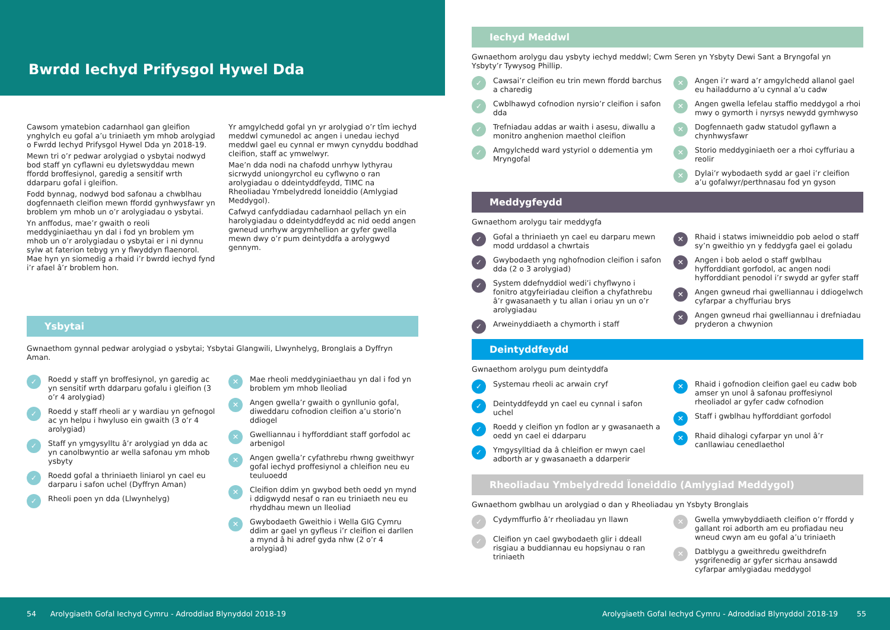Bwrdd Iechyd Prifysgol Hywel Dda
Cawsom ymatebion cadarnhaol gan gleifion ynghylch eu gofal a’u triniaeth ym mhob arolygiad o Fwrdd Iechyd Prifysgol Hywel Dda yn 2018-19.
Mewn tri o’r pedwar arolygiad o ysbytai nodwyd bod staff yn cyflawni eu dyletswyddau mewn ffordd broffesiynol, garedig a sensitif wrth ddarparu gofal i gleifion.
Fodd bynnag, nodwyd bod safonau a chwblhau dogfennaeth cleifion mewn ffordd gynhwysfawr yn broblem ym mhob un o’r arolygiadau o ysbytai.
Yn anffodus, mae’r gwaith o reoli meddyginiaethau yn dal i fod yn broblem ym mhob un o’r arolygiadau o ysbytai er i ni dynnu sylw at faterion tebyg yn y flwyddyn flaenorol. Mae hyn yn siomedig a rhaid i’r bwrdd iechyd fynd i’r afael â’r broblem hon.
Yr amgylchedd gofal yn yr arolygiad o’r tîm iechyd meddwl cymunedol ac angen i unedau iechyd meddwl gael eu cynnal er mwyn cynyddu boddhad cleifion, staff ac ymwelwyr.
Mae’n dda nodi na chafodd unrhyw lythyrau sicrwydd uniongyrchol eu cyflwyno o ran arolygiadau o ddeintyddfeydd, TIMC na Rheoliadau Ymbelydredd Ïoneiddio (Amlygiad Meddygol).
Cafwyd canfyddiadau cadarnhaol pellach yn ein harolygiadau o ddeintyddfeydd ac nid oedd angen gwneud unrhyw argymhellion ar gyfer gwella mewn dwy o’r pum deintyddfa a arolygwyd gennym.
Ysbytai
Gwnaethom gynnal pedwar arolygiad o ysbytai; Ysbytai Glangwili, Llwynhelyg, Bronglais a Dyffryn Aman.
✓ Roedd y staff yn broffesiynol, yn garedig ac yn sensitif wrth ddarparu gofalu i gleifion (3 o’r 4 arolygiad)
✓ Roedd y staff rheoli ar y wardiau yn gefnogol ac yn helpu i hwyluso ein gwaith (3 o’r 4 arolygiad)
✓ Staff yn ymgysylltu â’r arolygiad yn dda ac yn canolbwyntio ar wella safonau ym mhob ysbyty
✓ Roedd gofal a thriniaeth liniarol yn cael eu darparu i safon uchel (Dyffryn Aman)
✓ Rheoli poen yn dda (Llwynhelyg)
✕ Mae rheoli meddyginiaethau yn dal i fod yn broblem ym mhob lleoliad
✕ Angen gwella’r gwaith o gynllunio gofal, diweddaru cofnodion cleifion a’u storio’n ddiogel
✕ Gwelliannau i hyfforddiant staff gorfodol ac arbenigol
✕ Angen gwella’r cyfathrebu rhwng gweithwyr gofal iechyd proffesiynol a chleifion neu eu teuluoedd
✕ Cleifion ddim yn gwybod beth oedd yn mynd i ddigwydd nesaf o ran eu triniaeth neu eu rhyddhau mewn un lleoliad
✕ Gwybodaeth Gweithio i Wella GIG Cymru ddim ar gael yn gyfleus i’r cleifion ei darllen a mynd â hi adref gyda nhw (2 o’r 4 arolygiad)
Iechyd Meddwl
Gwnaethom arolygu dau ysbyty iechyd meddwl; Cwm Seren yn Ysbyty Dewi Sant a Bryngofal yn Ysbyty’r Tywysog Phillip.
✓ Cawsai’r cleifion eu trin mewn ffordd barchus a charedig
✓ Cwblhawyd cofnodion nyrsio’r cleifion i safon dda
✓ Trefniadau addas ar waith i asesu, diwallu a monitro anghenion maethol cleifion
✓ Amgylchedd ward ystyriol o ddementia ym Mryngofal
✕ Angen i’r ward a’r amgylchedd allanol gael eu hailaddurno a’u cynnal a’u cadw
✕ Angen gwella lefelau staffio meddygol a rhoi mwy o gymorth i nyrsys newydd gymhwyso
✕ Dogfennaeth gadw statudol gyflawn a chynhwysfawr
✕ Storio meddyginiaeth oer a rhoi cyffuriau a reolir
✕ Dylai’r wybodaeth sydd ar gael i’r cleifion a’u gofalwyr/perthnasau fod yn gyson
Meddygfeydd
Gwnaethom arolygu tair meddygfa
✓ Gofal a thriniaeth yn cael eu darparu mewn modd urddasol a chwrtais
✓ Gwybodaeth yng nghofnodion cleifion i safon dda (2 o 3 arolygiad)
✓ System ddefnyddiol wedi’i chyflwyno i fonitro atgyfeiriadau cleifion a chyfathrebu â’r gwasanaeth y tu allan i oriau yn un o’r arolygiadau
✓ Arweinyddiaeth a chymorth i staff
✕ Rhaid i statws imiwneiddio pob aelod o staff sy’n gweithio yn y feddygfa gael ei goladu
✕ Angen i bob aelod o staff gwblhau hyfforddiant gorfodol, ac angen nodi hyfforddiant penodol i’r swydd ar gyfer staff
✕ Angen gwneud rhai gwelliannau i ddiogelwch cyfarpar a chyffuriau brys
✕ Angen gwneud rhai gwelliannau i drefniadau pryderon a chwynion
Deintyddfeydd
Gwnaethom arolygu pum deintyddfa
✓ Systemau rheoli ac arwain cryf
✓ Deintyddfeydd yn cael eu cynnal i safon uchel
✓ Roedd y cleifion yn fodlon ar y gwasanaeth a oedd yn cael ei ddarparu
✓ Ymgysylltiad da â chleifion er mwyn cael adborth ar y gwasanaeth a ddarperir
✕ Rhaid i gofnodion cleifion gael eu cadw bob amser yn unol â safonau proffesiynol rheoliadol ar gyfer cadw cofnodion
✕ Staff i gwblhau hyfforddiant gorfodol
✕ Rhaid dihalogi cyfarpar yn unol â’r canllawiau cenedlaethol
Rheoliadau Ymbelydredd Ïoneiddio (Amlygiad Meddygol)
Gwnaethom gwblhau un arolygiad o dan y Rheoliadau yn Ysbyty Bronglais
✓ Cydymffurfio â’r rheoliadau yn llawn
✓ Cleifion yn cael gwybodaeth glir i ddeall risgiau a buddiannau eu hopsiynau o ran triniaeth
✕ Gwella ymwybyddiaeth cleifion o’r ffordd y gallant roi adborth am eu profiadau neu wneud cwyn am eu gofal a’u triniaeth
✕ Datblygu a gweithredu gweithdrefn ysgrifenedig ar gyfer sicrhau ansawdd cyfarpar amlygiadau meddygol
54 Arolygiaeth Gofal Iechyd Cymru - Adroddiad Blynyddol 2018-19 Arolygiaeth Gofal Iechyd Cymru - Adroddiad Blynyddol 2018-19 55